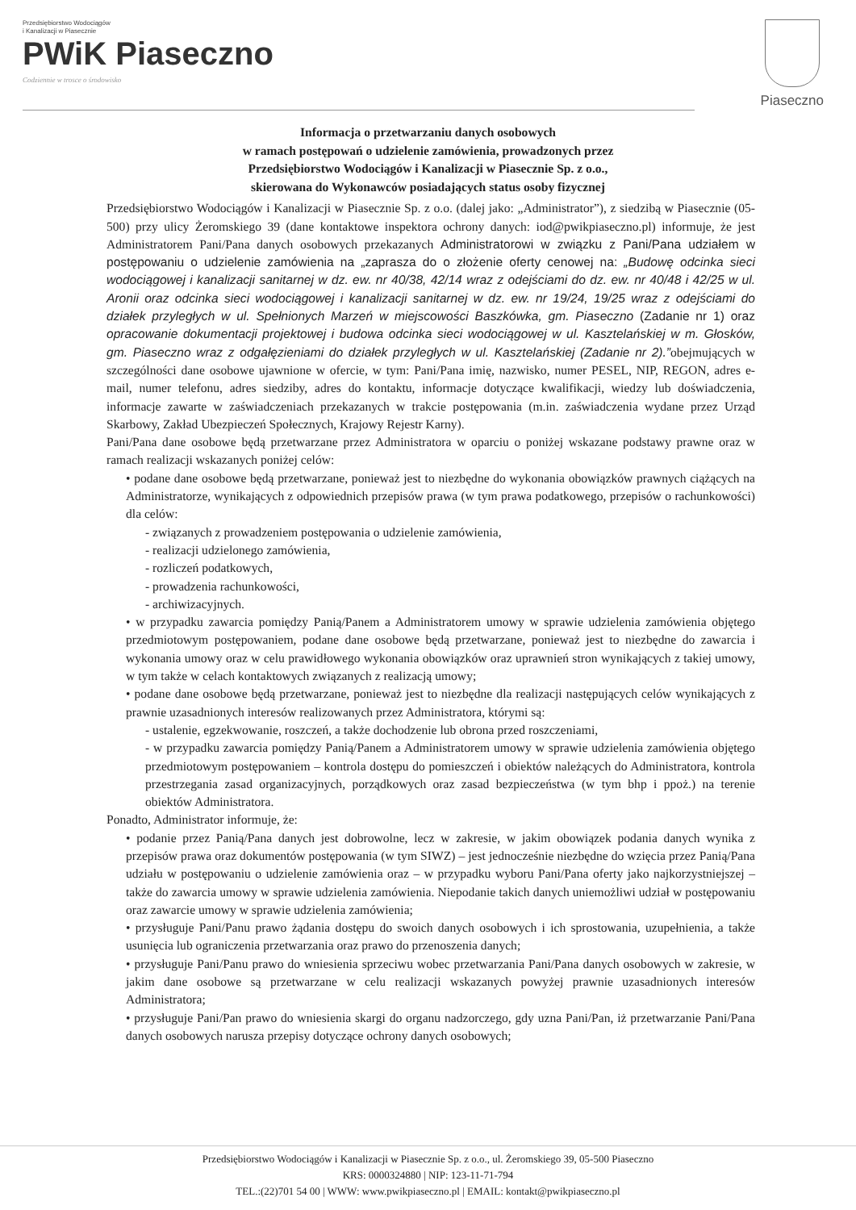Przedsiębiorstwo Wodociągów
i Kanalizacji w Piasecznie
PWiK Piaseczno
Codziennie w trosce o środowisko
Piaseczno
Informacja o przetwarzaniu danych osobowych
w ramach postępowań o udzielenie zamówienia, prowadzonych przez
Przedsiębiorstwo Wodociągów i Kanalizacji w Piasecznie Sp. z o.o.,
skierowana do Wykonawców posiadających status osoby fizycznej
Przedsiębiorstwo Wodociągów i Kanalizacji w Piasecznie Sp. z o.o. (dalej jako: „Administrator”), z siedzibą w Piasecznie (05-500) przy ulicy Żeromskiego 39 (dane kontaktowe inspektora ochrony danych: iod@pwikpiaseczno.pl) informuje, że jest Administratorem Pani/Pana danych osobowych przekazanych Administratorowi w związku z Pani/Pana udziałem w postępowaniu o udzielenie zamówienia na „zaprasza do o złożenie oferty cenowej na: „Budowę odcinka sieci wodociągowej i kanalizacji sanitarnej w dz. ew. nr 40/38, 42/14 wraz z odejściami do dz. ew. nr 40/48 i 42/25 w ul. Aronii oraz odcinka sieci wodociągowej i kanalizacji sanitarnej w dz. ew. nr 19/24, 19/25 wraz z odejściami do działek przyległych w ul. Spełnionych Marzeń w miejscowości Baszkówka, gm. Piaseczno (Zadanie nr 1) oraz opracowanie dokumentacji projektowej i budowa odcinka sieci wodociągowej w ul. Kasztelańskiej w m. Głosków, gm. Piaseczno wraz z odgałęzieniami do działek przyległych w ul. Kasztelańskiej (Zadanie nr 2).”obejmujących w szczególności dane osobowe ujawnione w ofercie, w tym: Pani/Pana imię, nazwisko, numer PESEL, NIP, REGON, adres e-mail, numer telefonu, adres siedziby, adres do kontaktu, informacje dotyczące kwalifikacji, wiedzy lub doświadczenia, informacje zawarte w zaświadczeniach przekazanych w trakcie postępowania (m.in. zaświadczenia wydane przez Urząd Skarbowy, Zakład Ubezpieczeń Społecznych, Krajowy Rejestr Karny).
Pani/Pana dane osobowe będą przetwarzane przez Administratora w oparciu o poniżej wskazane podstawy prawne oraz w ramach realizacji wskazanych poniżej celów:
• podane dane osobowe będą przetwarzane, ponieważ jest to niezbędne do wykonania obowiązków prawnych ciążących na Administratorze, wynikających z odpowiednich przepisów prawa (w tym prawa podatkowego, przepisów o rachunkowości) dla celów:
- związanych z prowadzeniem postępowania o udzielenie zamówienia,
- realizacji udzielonego zamówienia,
- rozliczeń podatkowych,
- prowadzenia rachunkowości,
- archiwizacyjnych.
• w przypadku zawarcia pomiędzy Panią/Panem a Administratorem umowy w sprawie udzielenia zamówienia objętego przedmiotowym postępowaniem, podane dane osobowe będą przetwarzane, ponieważ jest to niezbędne do zawarcia i wykonania umowy oraz w celu prawidłowego wykonania obowiązków oraz uprawnień stron wynikających z takiej umowy, w tym także w celach kontaktowych związanych z realizacją umowy;
• podane dane osobowe będą przetwarzane, ponieważ jest to niezbędne dla realizacji następujących celów wynikających z prawnie uzasadnionych interesów realizowanych przez Administratora, którymi są:
- ustalenie, egzekwowanie, roszczeń, a także dochodzenie lub obrona przed roszczeniami,
- w przypadku zawarcia pomiędzy Panią/Panem a Administratorem umowy w sprawie udzielenia zamówienia objętego przedmiotowym postępowaniem – kontrola dostępu do pomieszczeń i obiektów należących do Administratora, kontrola przestrzegania zasad organizacyjnych, porządkowych oraz zasad bezpieczeństwa (w tym bhp i ppoż.) na terenie obiektów Administratora.
Ponadto, Administrator informuje, że:
• podanie przez Panią/Pana danych jest dobrowolne, lecz w zakresie, w jakim obowiązek podania danych wynika z przepisów prawa oraz dokumentów postępowania (w tym SIWZ) – jest jednocześnie niezbędne do wzięcia przez Panią/Pana udziału w postępowaniu o udzielenie zamówienia oraz – w przypadku wyboru Pani/Pana oferty jako najkorzystniejszej – także do zawarcia umowy w sprawie udzielenia zamówienia. Niepodanie takich danych uniemożliwi udział w postępowaniu oraz zawarcie umowy w sprawie udzielenia zamówienia;
• przysługuje Pani/Panu prawo żądania dostępu do swoich danych osobowych i ich sprostowania, uzupełnienia, a także usunięcia lub ograniczenia przetwarzania oraz prawo do przenoszenia danych;
• przysługuje Pani/Panu prawo do wniesienia sprzeciwu wobec przetwarzania Pani/Pana danych osobowych w zakresie, w jakim dane osobowe są przetwarzane w celu realizacji wskazanych powyżej prawnie uzasadnionych interesów Administratora;
• przysługuje Pani/Pan prawo do wniesienia skargi do organu nadzorczego, gdy uzna Pani/Pan, iż przetwarzanie Pani/Pana danych osobowych narusza przepisy dotyczące ochrony danych osobowych;
Przedsiębiorstwo Wodociągów i Kanalizacji w Piasecznie Sp. z o.o., ul. Żeromskiego 39, 05-500 Piaseczno
KRS: 0000324880 | NIP: 123-11-71-794
TEL.:(22)701 54 00 | WWW: www.pwikpiaseczno.pl | EMAIL: kontakt@pwikpiaseczno.pl